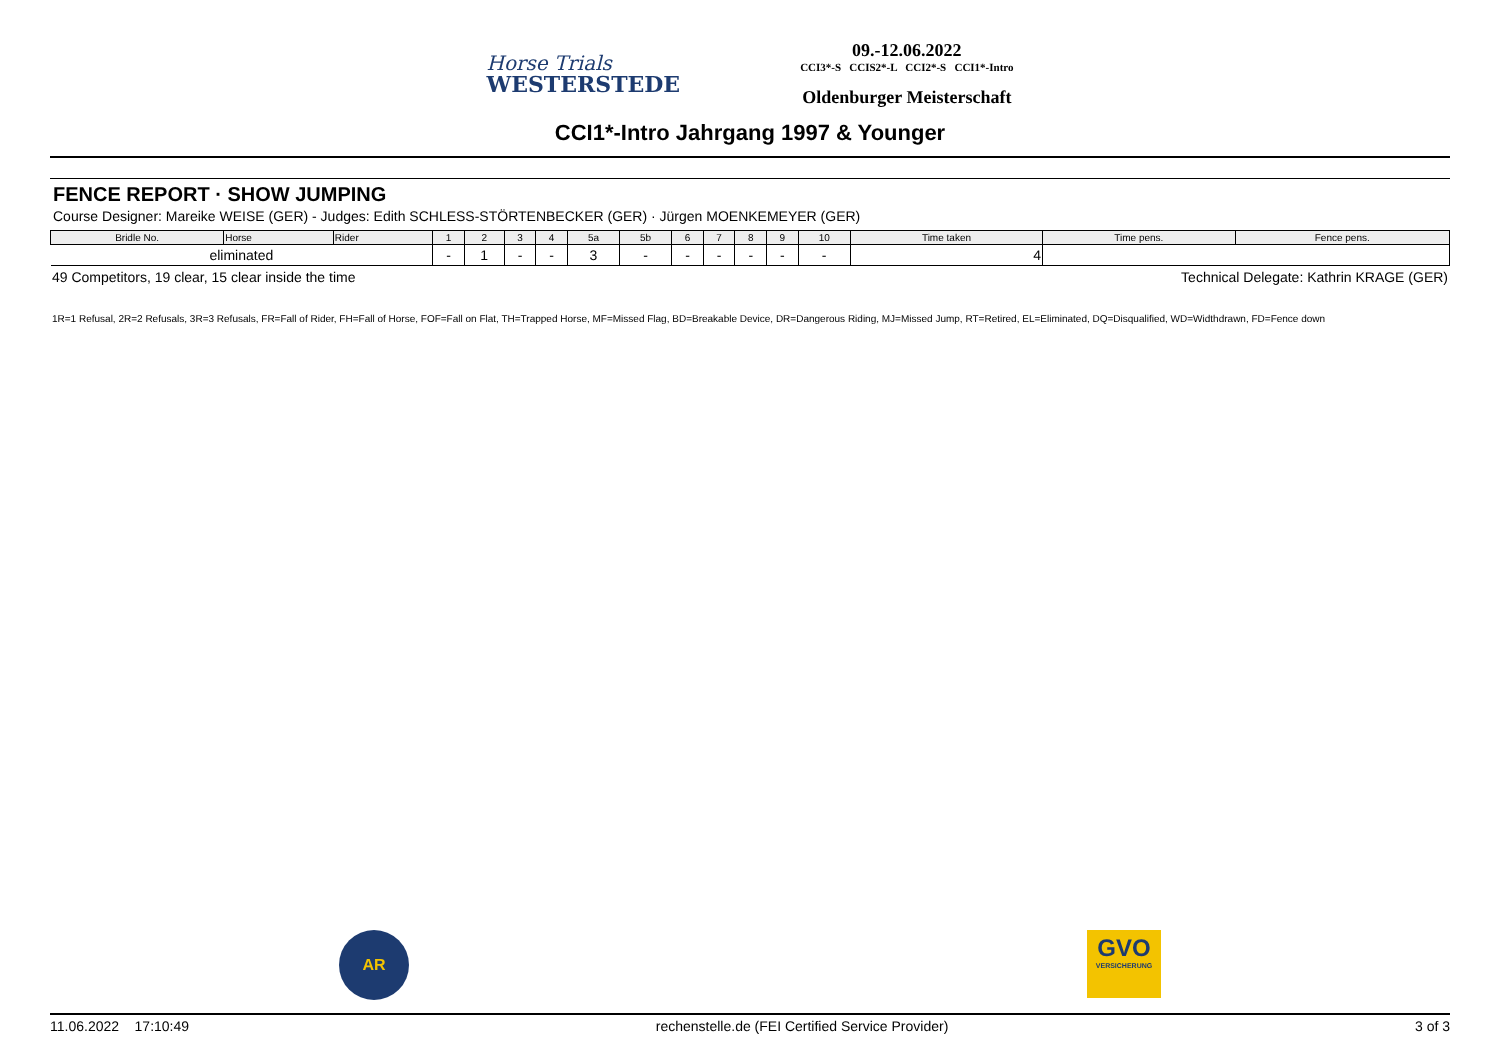Horse Trials
WESTERSTEDE
09.-12.06.2022
CCI3*-S CCIS2*-L CCI2*-S CCI1*-Intro
Oldenburger Meisterschaft
CCI1*-Intro Jahrgang 1997 & Younger
FENCE REPORT · SHOW JUMPING
Course Designer: Mareike WEISE (GER) - Judges: Edith SCHLESS-STÖRTENBECKER (GER) · Jürgen MOENKEMEYER (GER)
| Bridle No. | Horse | Rider | 1 | 2 | 3 | 4 | 5a | 5b | 6 | 7 | 8 | 9 | 10 | Time taken | Time pens. | Fence pens. |
| --- | --- | --- | --- | --- | --- | --- | --- | --- | --- | --- | --- | --- | --- | --- | --- | --- |
| eliminated | | | - | 1 | - | - | 3 | - | - | - | - | - | - | 4 | | |
49 Competitors, 19 clear, 15 clear inside the time Technical Delegate: Kathrin KRAGE (GER)
1R=1 Refusal, 2R=2 Refusals, 3R=3 Refusals, FR=Fall of Rider, FH=Fall of Horse, FOF=Fall on Flat, TH=Trapped Horse, MF=Missed Flag, BD=Breakable Device, DR=Dangerous Riding, MJ=Missed Jump, RT=Retired, EL=Eliminated, DQ=Disqualified, WD=Widthdrawn, FD=Fence down
AR
GVO
VERSICHERUNG
11.06.2022 17:10:49 rechenstelle.de (FEI Certified Service Provider) 3 of 3